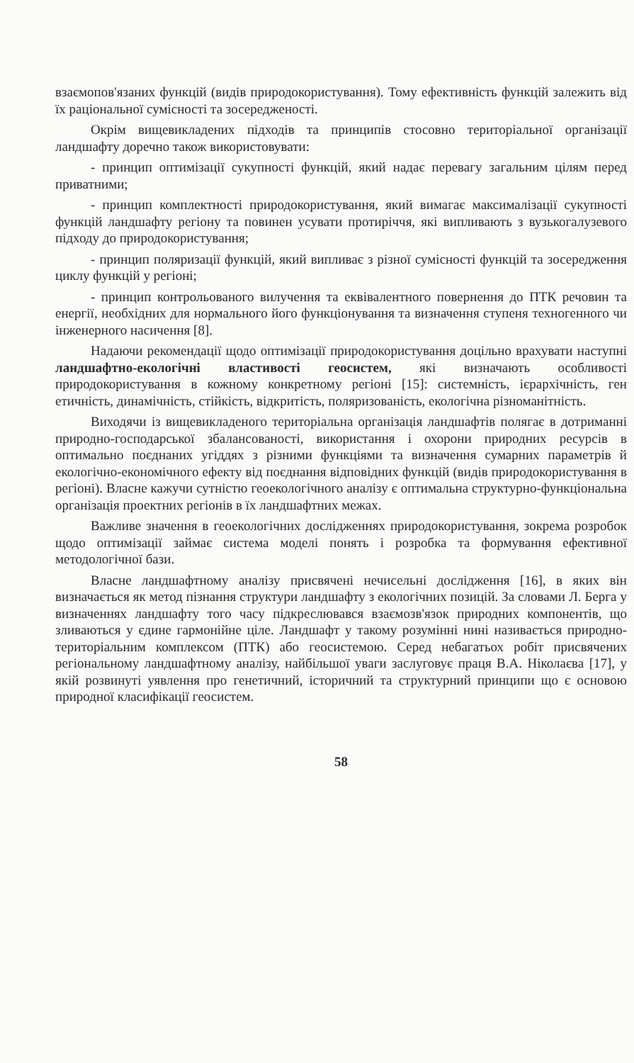взаємопов'язаних функцій (видів природокористування). Тому ефективність функцій залежить від їх раціональної сумісності та зосередженості.
Окрім вищевикладених підходів та принципів стосовно територіальної організації ландшафту доречно також використовувати:
- принцип оптимізації сукупності функцій, який надає перевагу загальним цілям перед приватними;
- принцип комплектності природокористування, який вимагає максималізації сукупності функцій ландшафту регіону та повинен усувати протиріччя, які випливають з вузькогалузевого підходу до природокористування;
- принцип поляризації функцій, який випливає з різної сумісності функцій та зосередження циклу функцій у регіоні;
- принцип контрольованого вилучення та еквівалентного повернення до ПТК речовин та енергії, необхідних для нормального його функціонування та визначення ступеня техногенного чи інженерного насичення [8].
Надаючи рекомендації щодо оптимізації природокористування доцільно врахувати наступні ландшафтно-екологічні властивості геосистем, які визначають особливості природокористування в кожному конкретному регіоні [15]: системність, ієрархічність, ген етичність, динамічність, стійкість, відкритість, поляризованість, екологічна різноманітність.
Виходячи із вищевикладеного територіальна організація ландшафтів полягає в дотриманні природно-господарської збалансованості, використання і охорони природних ресурсів в оптимально поєднаних угіддях з різними функціями та визначення сумарних параметрів й екологічно-економічного ефекту від поєднання відповідних функцій (видів природокористування в регіоні). Власне кажучи сутністю геоекологічного аналізу є оптимальна структурно-функціональна організація проектних регіонів в їх ландшафтних межах.
Важливе значення в геоекологічних дослідженнях природокористування, зокрема розробок щодо оптимізації займає система моделі понять і розробка та формування ефективної методологічної бази.
Власне ландшафтному аналізу присвячені нечисельні дослідження [16], в яких він визначається як метод пізнання структури ландшафту з екологічних позицій. За словами Л. Берга у визначеннях ландшафту того часу підкреслювався взаємозв'язок природних компонентів, що зливаються у єдине гармонійне ціле. Ландшафт у такому розумінні нині називається природно-територіальним комплексом (ПТК) або геосистемою. Серед небагатьох робіт присвячених регіональному ландшафтному аналізу, найбільшої уваги заслуговує праця В.А. Ніколаєва [17], у якій розвинуті уявлення про генетичний, історичний та структурний принципи що є основою природної класифікації геосистем.
58